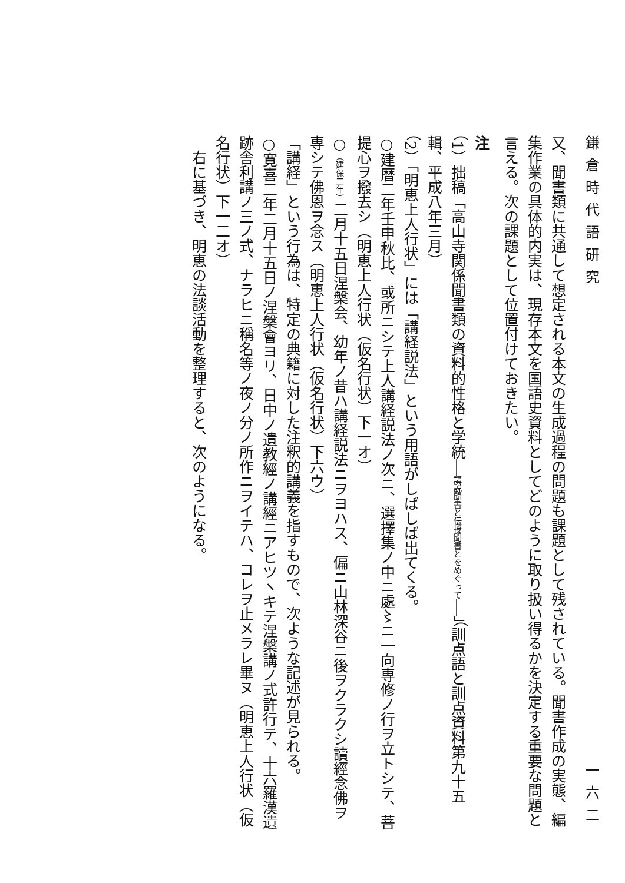鎌倉時代語研究 一六二
又、聞書類に共通して想定される本文の生成過程の問題も課題として残されている。聞書作成の実態、編集作業の具体的内実は、現存本文を国語史資料としてどのように取り扱い得るかを決定する重要な問題と言える。次の課題として位置付けておきたい。
注
（1）拙稿「高山寺関係聞書類の資料的性格と学統――講説聞書と伝授聞書とをめぐって――」（訓点語と訓点資料第九十五輯、平成八年三月）
（2）「明恵上人行状」には「講経説法」という用語がしばしば出てくる。
○建暦二年壬申秋比、或所ニシテ上人講経説法ノ次ニ、選擇集ノ中ニ處〻ニ一向専修ノ行ヲ立トシテ、菩提心ヲ撥去シ（明恵上人行状（仮名行状）下一オ）
○（建保二年）二月十五日涅槃会、幼年ノ昔ハ講経説法ニヲヨハス、偏ニ山林深谷ニ後ヲクラクシ讀經念佛ヲ専シテ佛恩ヲ念ス（明恵上人行状（仮名行状）下六ウ）
「講経」という行為は、特定の典籍に対した注釈的講義を指すもので、次ような記述が見られる。
○寛喜二年二月十五日ノ涅槃會ヨリ、日中ノ遺教經ノ講經ニアヒツヽキテ涅槃講ノ式許行テ、十六羅漢遺跡舎利講ノ三ノ式、ナラヒニ稱名等ノ夜ノ分ノ所作ニヲイテハ、コレヲ止メラレ畢ヌ（明恵上人行状（仮名行状）下一二オ）
右に基づき、明恵の法談活動を整理すると、次のようになる。